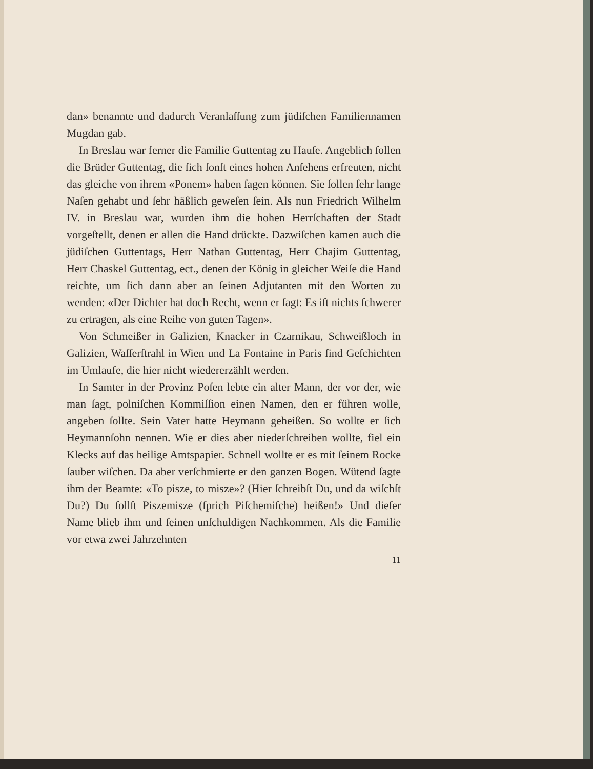dan» benannte und dadurch Veranlaſſung zum jüdiſchen Familiennamen Mugdan gab.
In Breslau war ferner die Familie Guttentag zu Hauſe. Angeblich ſollen die Brüder Guttentag, die ſich ſonſt eines hohen Anſehens erfreuten, nicht das gleiche von ihrem «Ponem» haben ſagen können. Sie ſollen ſehr lange Naſen gehabt und ſehr häßlich geweſen ſein. Als nun Friedrich Wilhelm IV. in Breslau war, wurden ihm die hohen Herrſchaften der Stadt vorgeſtellt, denen er allen die Hand drückte. Dazwiſchen kamen auch die jüdiſchen Guttentags, Herr Nathan Guttentag, Herr Chajim Guttentag, Herr Chaskel Guttentag, ect., denen der König in gleicher Weiſe die Hand reichte, um ſich dann aber an ſeinen Adjutanten mit den Worten zu wenden: «Der Dichter hat doch Recht, wenn er ſagt: Es iſt nichts ſchwerer zu ertragen, als eine Reihe von guten Tagen».
Von Schmeißer in Galizien, Knacker in Czarnikau, Schweißloch in Galizien, Waſſerſtrahl in Wien und La Fontaine in Paris ſind Geſchichten im Umlaufe, die hier nicht wiedererzählt werden.
In Samter in der Provinz Poſen lebte ein alter Mann, der vor der, wie man ſagt, polniſchen Kommiſſion einen Namen, den er führen wolle, angeben ſollte. Sein Vater hatte Heymann geheißen. So wollte er ſich Heymannſohn nennen. Wie er dies aber niederſchreiben wollte, fiel ein Klecks auf das heilige Amtspapier. Schnell wollte er es mit ſeinem Rocke ſauber wiſchen. Da aber verſchmierte er den ganzen Bogen. Wütend ſagte ihm der Beamte: «To pisze, to misze»? (Hier ſchreibſt Du, und da wiſchſt Du?) Du ſollſt Piszemisze (ſprich Piſchemiſche) heißen!» Und dieſer Name blieb ihm und ſeinen unſchuldigen Nachkommen. Als die Familie vor etwa zwei Jahrzehnten
11